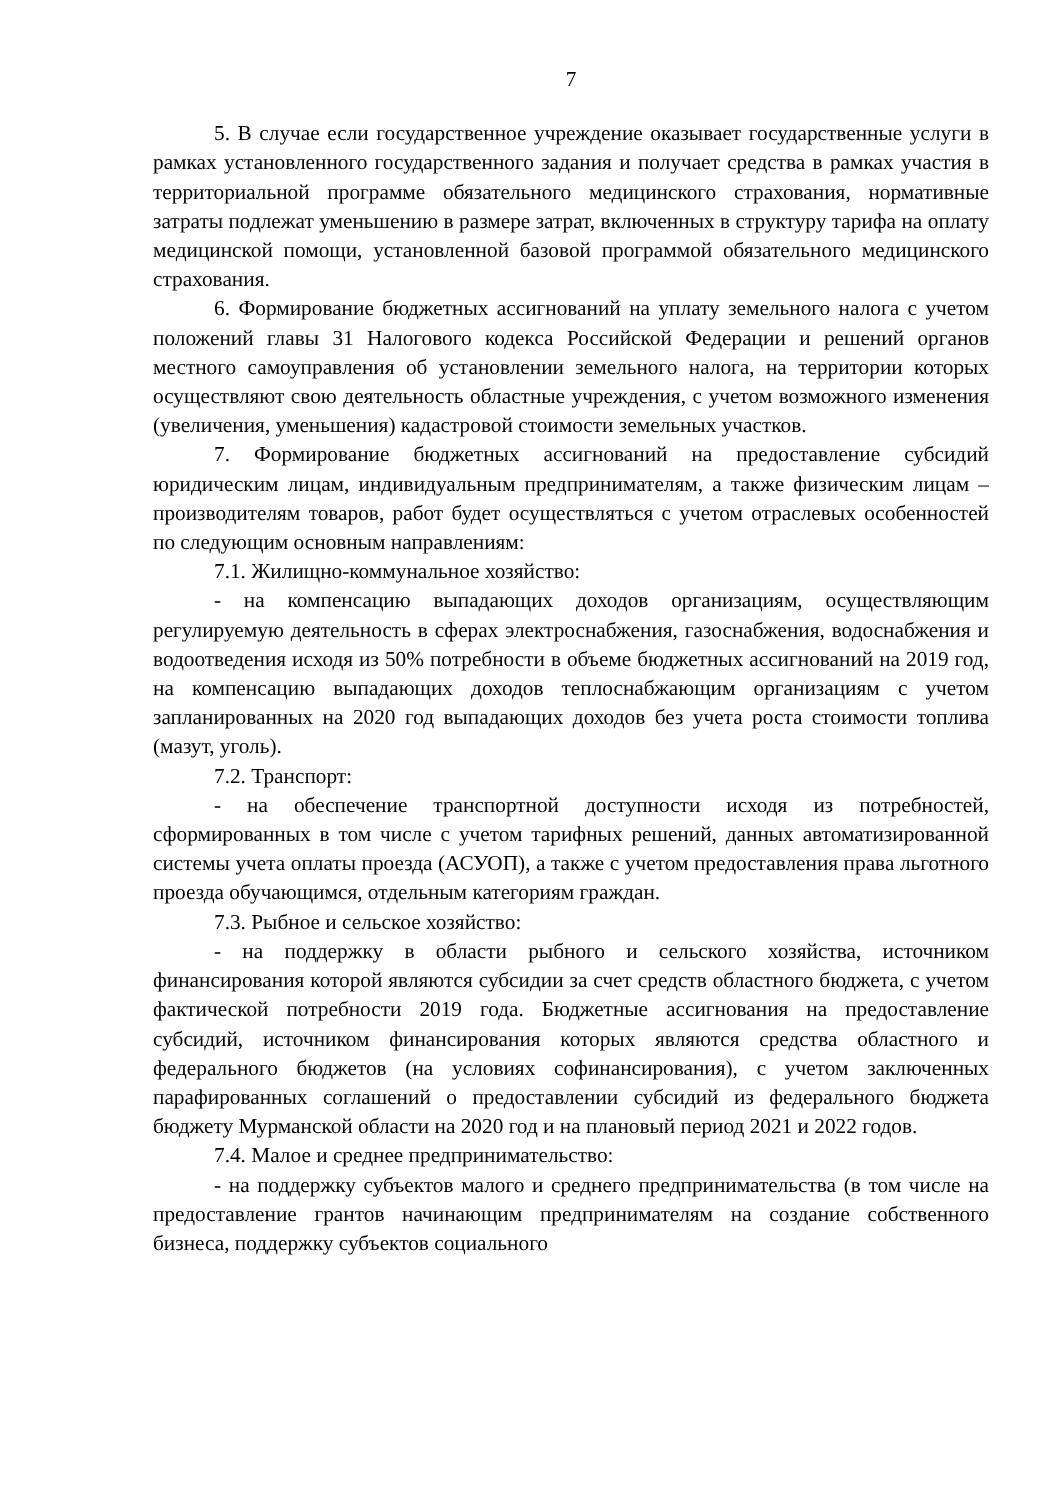7
5. В случае если государственное учреждение оказывает государственные услуги в рамках установленного государственного задания и получает средства в рамках участия в территориальной программе обязательного медицинского страхования, нормативные затраты подлежат уменьшению в размере затрат, включенных в структуру тарифа на оплату медицинской помощи, установленной базовой программой обязательного медицинского страхования.
6. Формирование бюджетных ассигнований на уплату земельного налога с учетом положений главы 31 Налогового кодекса Российской Федерации и решений органов местного самоуправления об установлении земельного налога, на территории которых осуществляют свою деятельность областные учреждения, с учетом возможного изменения (увеличения, уменьшения) кадастровой стоимости земельных участков.
7. Формирование бюджетных ассигнований на предоставление субсидий юридическим лицам, индивидуальным предпринимателям, а также физическим лицам – производителям товаров, работ будет осуществляться с учетом отраслевых особенностей по следующим основным направлениям:
7.1. Жилищно-коммунальное хозяйство:
- на компенсацию выпадающих доходов организациям, осуществляющим регулируемую деятельность в сферах электроснабжения, газоснабжения, водоснабжения и водоотведения исходя из 50% потребности в объеме бюджетных ассигнований на 2019 год, на компенсацию выпадающих доходов теплоснабжающим организациям с учетом запланированных на 2020 год выпадающих доходов без учета роста стоимости топлива (мазут, уголь).
7.2. Транспорт:
- на обеспечение транспортной доступности исходя из потребностей, сформированных в том числе с учетом тарифных решений, данных автоматизированной системы учета оплаты проезда (АСУОП), а также с учетом предоставления права льготного проезда обучающимся, отдельным категориям граждан.
7.3. Рыбное и сельское хозяйство:
- на поддержку в области рыбного и сельского хозяйства, источником финансирования которой являются субсидии за счет средств областного бюджета, с учетом фактической потребности 2019 года. Бюджетные ассигнования на предоставление субсидий, источником финансирования которых являются средства областного и федерального бюджетов (на условиях софинансирования), с учетом заключенных парафированных соглашений о предоставлении субсидий из федерального бюджета бюджету Мурманской области на 2020 год и на плановый период 2021 и 2022 годов.
7.4. Малое и среднее предпринимательство:
- на поддержку субъектов малого и среднего предпринимательства (в том числе на предоставление грантов начинающим предпринимателям на создание собственного бизнеса, поддержку субъектов социального